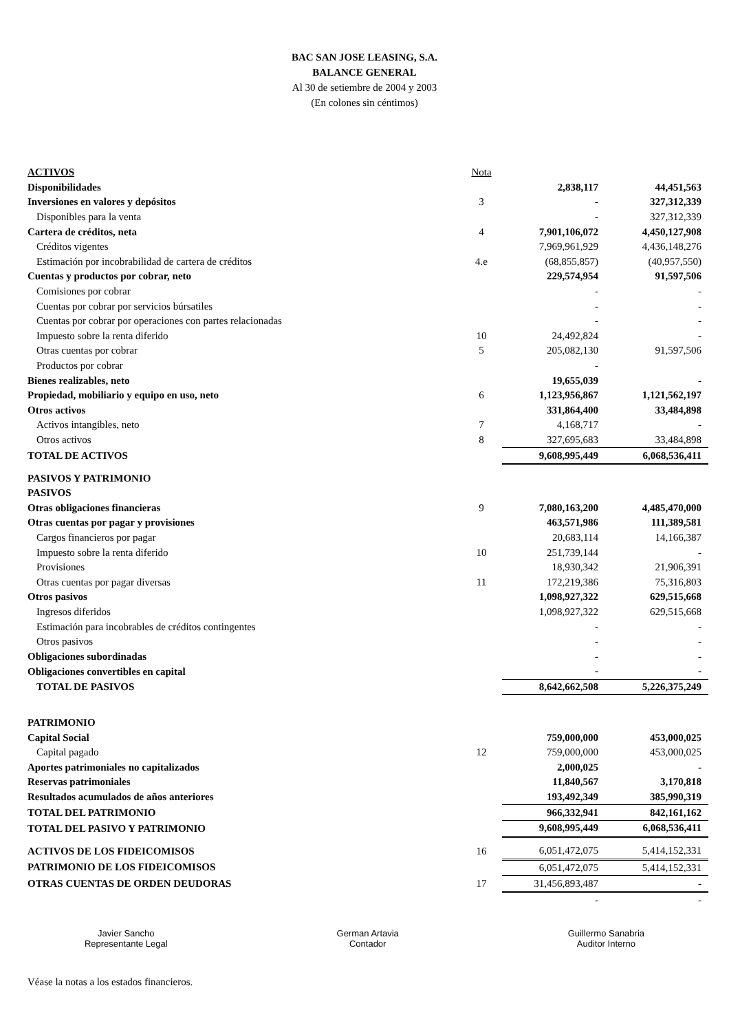BAC SAN JOSE LEASING, S.A.
BALANCE GENERAL
Al 30 de setiembre de 2004 y 2003
(En colones sin céntimos)
| ACTIVOS | Nota | | |
| Disponibilidades | | 2,838,117 | 44,451,563 |
| Inversiones en valores y depósitos | 3 | - | 327,312,339 |
| Disponibles para la venta | | - | 327,312,339 |
| Cartera de créditos, neta | 4 | 7,901,106,072 | 4,450,127,908 |
| Créditos vigentes | | 7,969,961,929 | 4,436,148,276 |
| Estimación por incobrabilidad de cartera de créditos | 4.e | (68,855,857) | (40,957,550) |
| Cuentas y productos por cobrar, neto | | 229,574,954 | 91,597,506 |
| Comisiones por cobrar | | - | - |
| Cuentas por cobrar por servicios búrsatiles | | - | - |
| Cuentas por cobrar por operaciones con partes relacionadas | | - | - |
| Impuesto sobre la renta diferido | 10 | 24,492,824 | - |
| Otras cuentas por cobrar | 5 | 205,082,130 | 91,597,506 |
| Productos por cobrar | | - | |
| Bienes realizables, neto | | 19,655,039 | - |
| Propiedad, mobiliario y equipo en uso, neto | 6 | 1,123,956,867 | 1,121,562,197 |
| Otros activos | | 331,864,400 | 33,484,898 |
| Activos intangibles, neto | 7 | 4,168,717 | - |
| Otros activos | 8 | 327,695,683 | 33,484,898 |
| TOTAL DE ACTIVOS | | 9,608,995,449 | 6,068,536,411 |
| PASIVOS Y PATRIMONIO | | | |
| PASIVOS | | | |
| Otras obligaciones financieras | 9 | 7,080,163,200 | 4,485,470,000 |
| Otras cuentas por pagar y provisiones | | 463,571,986 | 111,389,581 |
| Cargos financieros por pagar | | 20,683,114 | 14,166,387 |
| Impuesto sobre la renta diferido | 10 | 251,739,144 | - |
| Provisiones | | 18,930,342 | 21,906,391 |
| Otras cuentas por pagar diversas | 11 | 172,219,386 | 75,316,803 |
| Otros pasivos | | 1,098,927,322 | 629,515,668 |
| Ingresos diferidos | | 1,098,927,322 | 629,515,668 |
| Estimación para incobrables de créditos contingentes | | - | - |
| Otros pasivos | | - | - |
| Obligaciones subordinadas | | - | - |
| Obligaciones convertibles en capital | | - | - |
| TOTAL DE PASIVOS | | 8,642,662,508 | 5,226,375,249 |
| PATRIMONIO | | | |
| Capital Social | | 759,000,000 | 453,000,025 |
| Capital pagado | 12 | 759,000,000 | 453,000,025 |
| Aportes patrimoniales no capitalizados | | 2,000,025 | - |
| Reservas patrimoniales | | 11,840,567 | 3,170,818 |
| Resultados acumulados de años anteriores | | 193,492,349 | 385,990,319 |
| TOTAL DEL PATRIMONIO | | 966,332,941 | 842,161,162 |
| TOTAL DEL PASIVO Y PATRIMONIO | | 9,608,995,449 | 6,068,536,411 |
| ACTIVOS DE LOS FIDEICOMISOS | 16 | 6,051,472,075 | 5,414,152,331 |
| PATRIMONIO DE LOS FIDEICOMISOS | | 6,051,472,075 | 5,414,152,331 |
| OTRAS CUENTAS DE ORDEN DEUDORAS | 17 | 31,456,893,487 | - |
| | | - | - |
Javier Sancho
Representante Legal
German Artavia
Contador
Guillermo Sanabria
Auditor Interno
Véase la notas a los estados financieros.